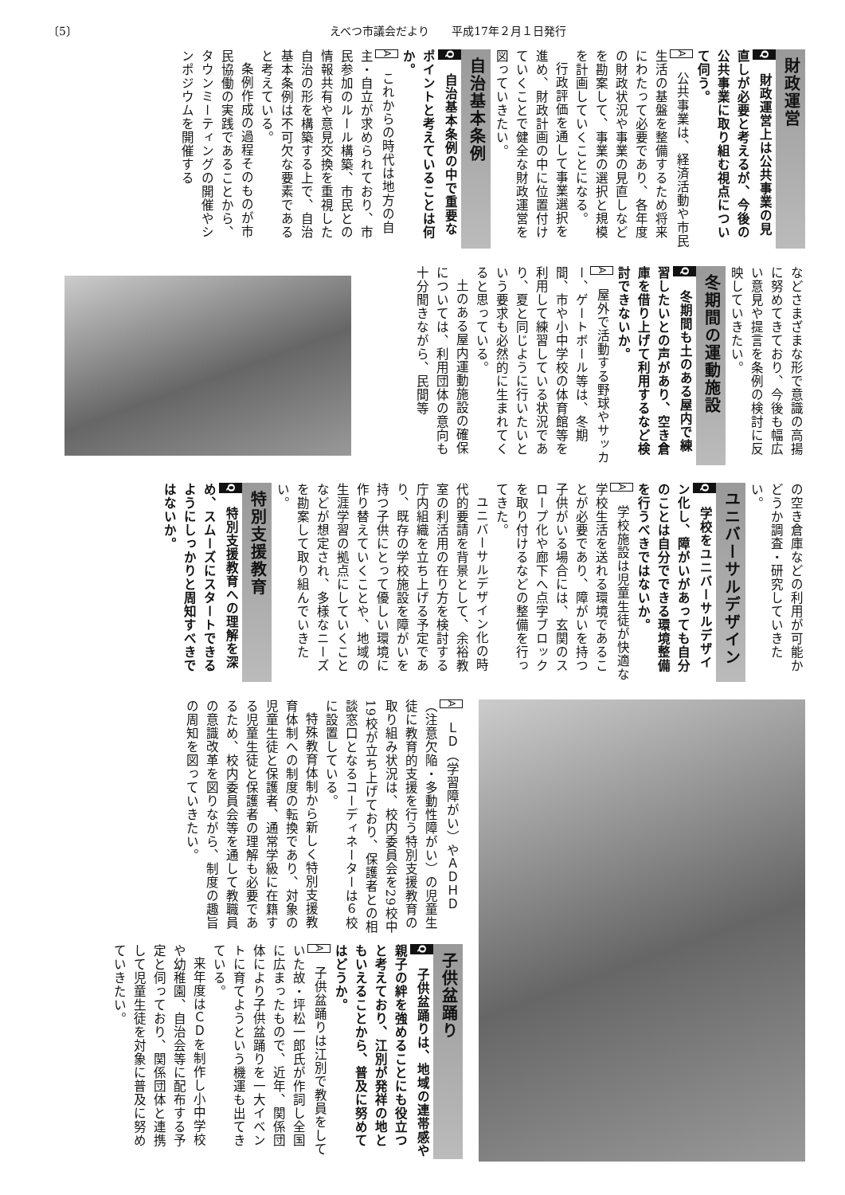〔5〕 えべつ市議会だより　　平成17年２月１日発行
財政運営
Q　財政運営上は公共事業の見直しが必要と考えるが、今後の公共事業に取り組む視点について伺う。
A　公共事業は、経済活動や市民生活の基盤を整備するため将来にわたって必要であり、各年度の財政状況や事業の見直しなどを勘案して、事業の選択と規模を計画していくことになる。
行政評価を通して事業選択を進め、財政計画の中に位置付けていくことで健全な財政運営を図っていきたい。
自治基本条例
Q　自治基本条例の中で重要なポイントと考えていることは何か。
A　これからの時代は地方の自主・自立が求められており、市民参加のルール構築、市民との情報共有や意見交換を重視した自治の形を構築する上で、自治基本条例は不可欠な要素であると考えている。
条例作成の過程そのものが市民協働の実践であることから、タウンミーティングの開催やシンポジウムを開催する
などさまざまな形で意識の高揚に努めてきており、今後も幅広い意見や提言を条例の検討に反映していきたい。
冬期間の運動施設
Q　冬期間も土のある屋内で練習したいとの声があり、空き倉庫を借り上げて利用するなど検討できないか。
A　屋外で活動する野球やサッカー、ゲートボール等は、冬期間、市や小中学校の体育館等を利用して練習している状況であり、夏と同じように行いたいという要求も必然的に生まれてくると思っている。
土のある屋内運動施設の確保については、利用団体の意向も十分聞きながら、民間等
の空き倉庫などの利用が可能かどうか調査・研究していきたい。
ユニバーサルデザイン
Q　学校をユニバーサルデザイン化し、障がいがあっても自分のことは自分でできる環境整備を行うべきではないか。
A　学校施設は児童生徒が快適な学校生活を送れる環境であることが必要であり、障がいを持つ子供がいる場合には、玄関のスロープ化や廊下へ点字ブロックを取り付けるなどの整備を行ってきた。
ユニバーサルデザイン化の時代的要請を背景として、余裕教室の利活用の在り方を検討する庁内組織を立ち上げる予定であり、既存の学校施設を障がいを持つ子供にとって優しい環境に作り替えていくことや、地域の生涯学習の拠点にしていくことなどが想定され、多様なニーズを勘案して取り組んでいきたい。
特別支援教育
Q　特別支援教育への理解を深め、スムーズにスタートできるようにしっかりと周知すべきではないか。
A　ＬＤ（学習障がい）やＡＤＨＤ（注意欠陥・多動性障がい）の児童生徒に教育的支援を行う特別支援教育の取り組み状況は、校内委員会を29校中19校が立ち上げており、保護者との相談窓口となるコーディネーターは６校に設置している。
特殊教育体制から新しく特別支援教育体制への制度の転換であり、対象の児童生徒と保護者、通常学級に在籍する児童生徒と保護者の理解も必要であるため、校内委員会等を通して教職員の意識改革を図りながら、制度の趣旨の周知を図っていきたい。
子供盆踊り
Q　子供盆踊りは、地域の連帯感や親子の絆を強めることにも役立つと考えており、江別が発祥の地ともいえることから、普及に努めてはどうか。
A　子供盆踊りは江別で教員をしていた故・坪松一郎氏が作詞し全国に広まったもので、近年、関係団体により子供盆踊りを一大イベントに育てようという機運も出てきている。
来年度はＣＤを制作し小中学校や幼稚園、自治会等に配布する予定と伺っており、関係団体と連携して児童生徒を対象に普及に努めていきたい。